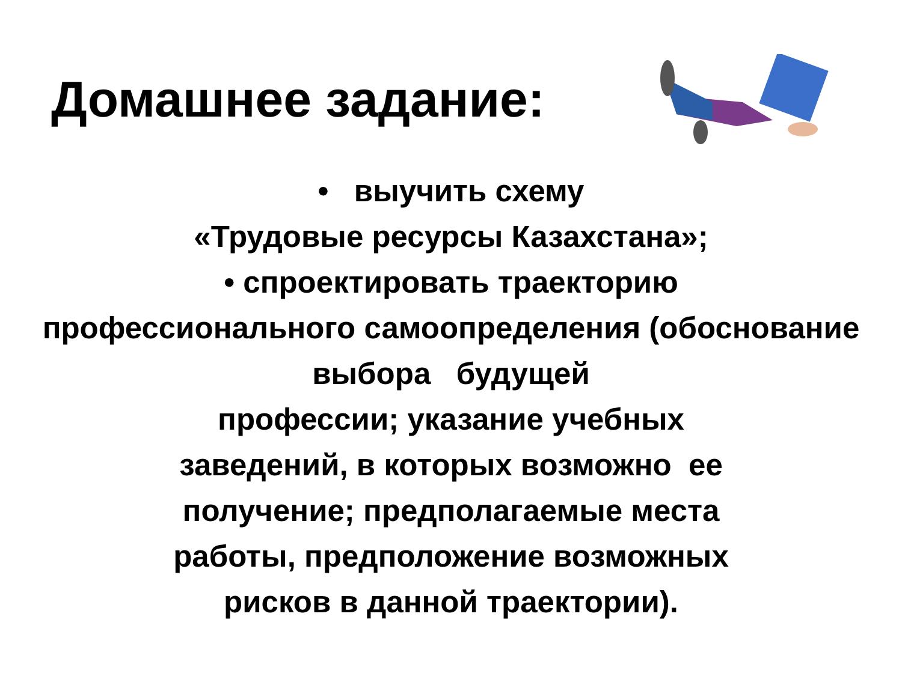Домашнее задание:
• выучить схему
«Трудовые ресурсы Казахстана»;
• спроектировать траекторию
профессионального самоопределения (обоснование выбора будущей
профессии; указание учебных
заведений, в которых возможно ее
получение; предполагаемые места
работы, предположение возможных
рисков в данной траектории).